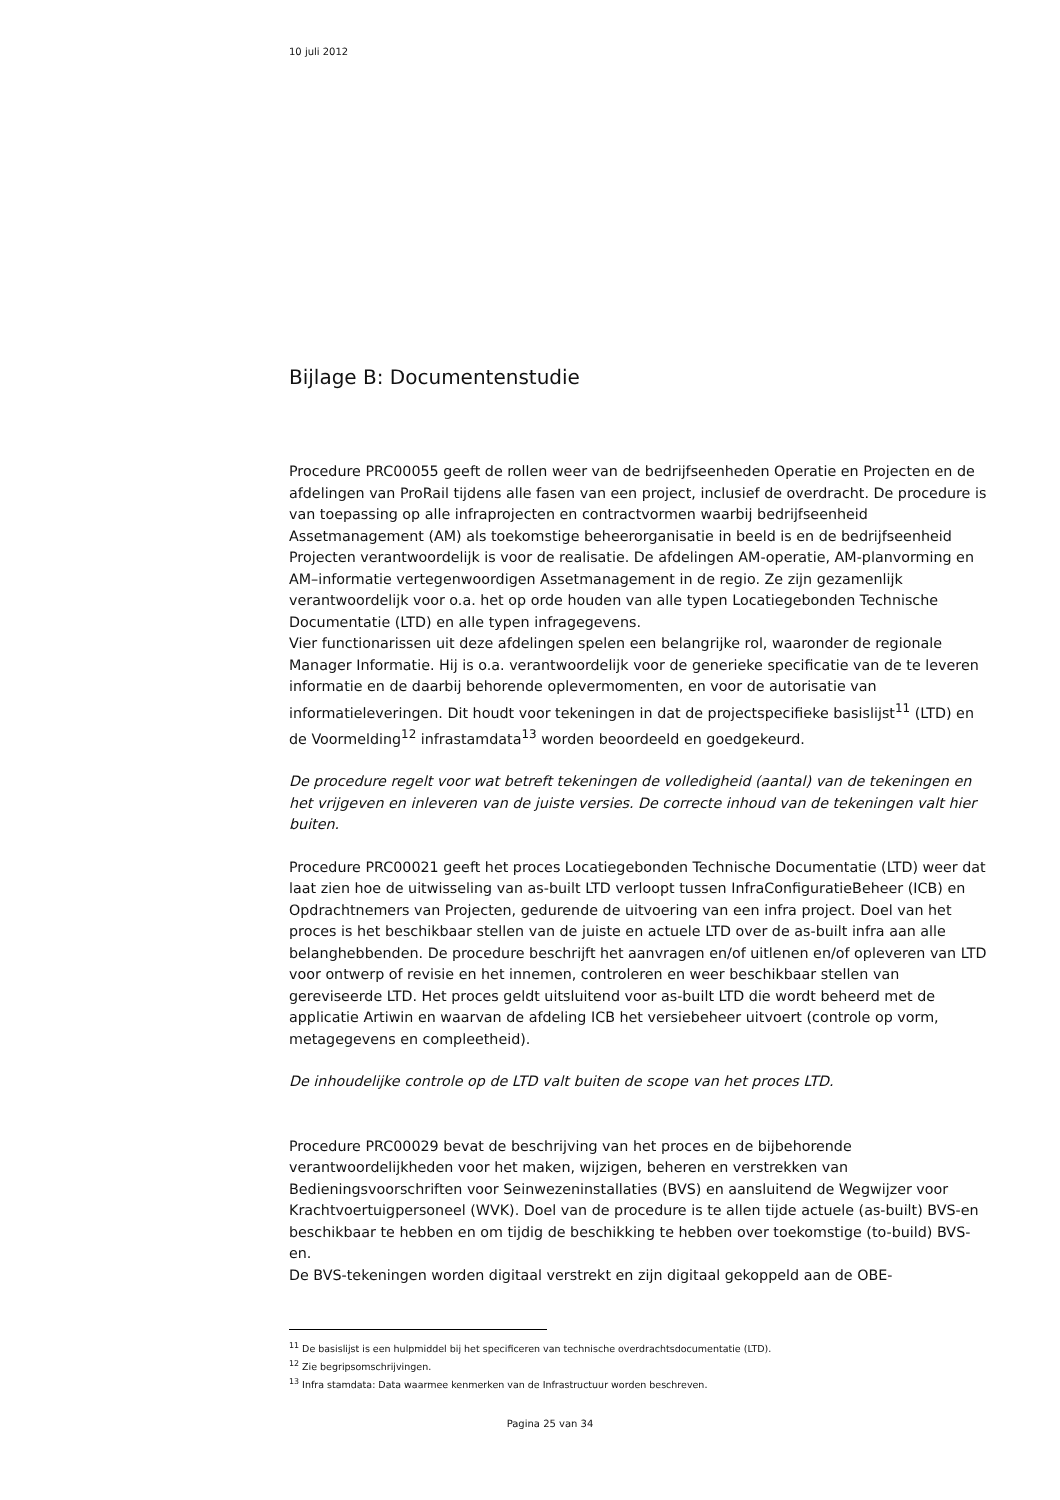10 juli 2012
Bijlage B: Documentenstudie
Procedure PRC00055 geeft de rollen weer van de bedrijfseenheden Operatie en Projecten en de afdelingen van ProRail tijdens alle fasen van een project, inclusief de overdracht. De procedure is van toepassing op alle infraprojecten en contractvormen waarbij bedrijfseenheid Assetmanagement (AM) als toekomstige beheerorganisatie in beeld is en de bedrijfseenheid Projecten verantwoordelijk is voor de realisatie. De afdelingen AM-operatie, AM-planvorming en AM–informatie vertegenwoordigen Assetmanagement in de regio. Ze zijn gezamenlijk verantwoordelijk voor o.a. het op orde houden van alle typen Locatiegebonden Technische Documentatie (LTD) en alle typen infragegevens.
Vier functionarissen uit deze afdelingen spelen een belangrijke rol, waaronder de regionale Manager Informatie. Hij is o.a. verantwoordelijk voor de generieke specificatie van de te leveren informatie en de daarbij behorende oplevermomenten, en voor de autorisatie van informatieleveringen. Dit houdt voor tekeningen in dat de projectspecifieke basislijst<sup>11</sup> (LTD) en de Voormelding<sup>12</sup> infrastamdata<sup>13</sup> worden beoordeeld en goedgekeurd.
De procedure regelt voor wat betreft tekeningen de volledigheid (aantal) van de tekeningen en het vrijgeven en inleveren van de juiste versies. De correcte inhoud van de tekeningen valt hier buiten.
Procedure PRC00021 geeft het proces Locatiegebonden Technische Documentatie (LTD) weer dat laat zien hoe de uitwisseling van as-built LTD verloopt tussen InfraConfiguratieBeheer (ICB) en Opdrachtnemers van Projecten, gedurende de uitvoering van een infra project. Doel van het proces is het beschikbaar stellen van de juiste en actuele LTD over de as-built infra aan alle belanghebbenden. De procedure beschrijft het aanvragen en/of uitlenen en/of opleveren van LTD voor ontwerp of revisie en het innemen, controleren en weer beschikbaar stellen van gereviseerde LTD. Het proces geldt uitsluitend voor as-built LTD die wordt beheerd met de applicatie Artiwin en waarvan de afdeling ICB het versiebeheer uitvoert (controle op vorm, metagegevens en compleetheid).
De inhoudelijke controle op de LTD valt buiten de scope van het proces LTD.
Procedure PRC00029 bevat de beschrijving van het proces en de bijbehorende verantwoordelijkheden voor het maken, wijzigen, beheren en verstrekken van Bedieningsvoorschriften voor Seinwezeninstallaties (BVS) en aansluitend de Wegwijzer voor Krachtvoertuigpersoneel (WVK). Doel van de procedure is te allen tijde actuele (as-built) BVS-en beschikbaar te hebben en om tijdig de beschikking te hebben over toekomstige (to-build) BVS-en.
De BVS-tekeningen worden digitaal verstrekt en zijn digitaal gekoppeld aan de OBE-
<sup>11</sup> De basislijst is een hulpmiddel bij het specificeren van technische overdrachtsdocumentatie (LTD).
<sup>12</sup> Zie begripsomschrijvingen.
<sup>13</sup> Infra stamdata: Data waarmee kenmerken van de Infrastructuur worden beschreven.
Pagina 25 van 34